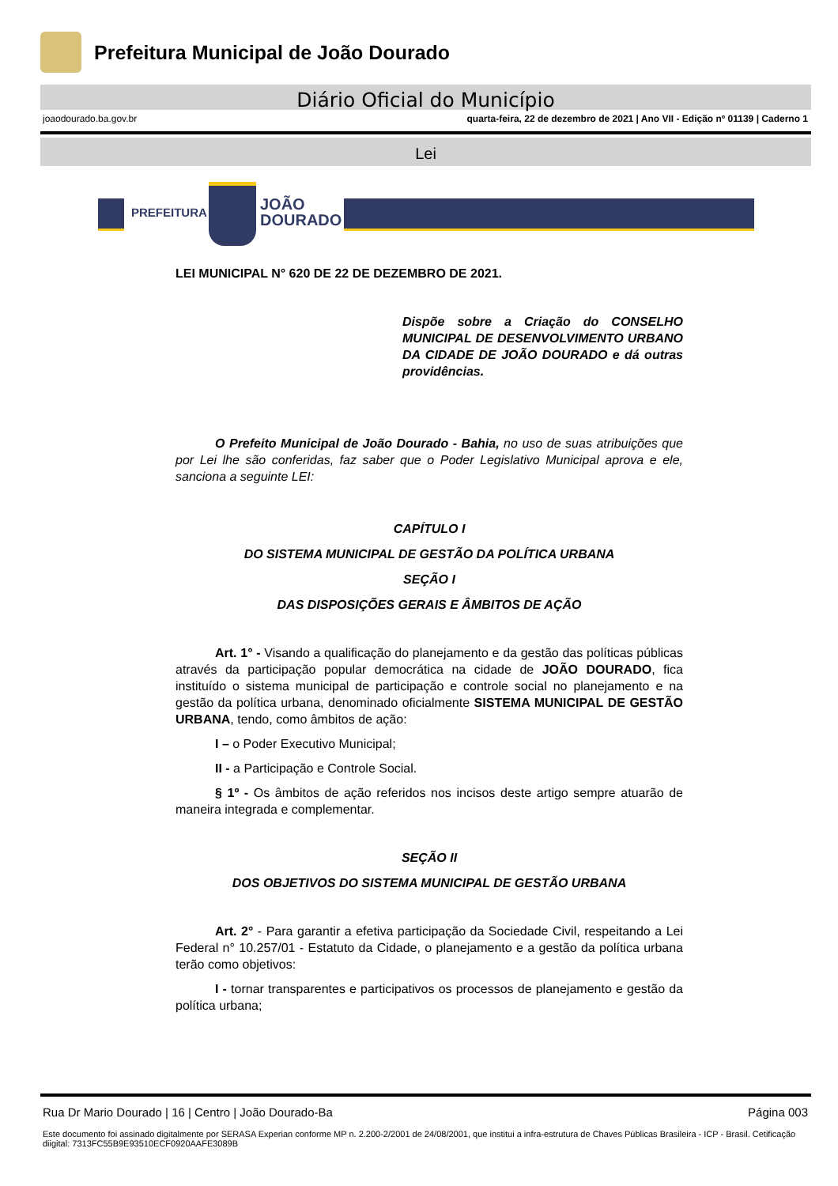Prefeitura Municipal de João Dourado
Diário Oficial do Município
joaodourado.ba.gov.br quarta-feira, 22 de dezembro de 2021 | Ano VII - Edição nº 01139 | Caderno 1
Lei
PREFEITURA
JOÃO
DOURADO
LEI MUNICIPAL N° 620 DE 22 DE DEZEMBRO DE 2021.
Dispõe sobre a Criação do CONSELHO MUNICIPAL DE DESENVOLVIMENTO URBANO DA CIDADE DE JOÃO DOURADO e dá outras providências.
O Prefeito Municipal de João Dourado - Bahia, no uso de suas atribuições que por Lei lhe são conferidas, faz saber que o Poder Legislativo Municipal aprova e ele, sanciona a seguinte LEI:
CAPÍTULO I
DO SISTEMA MUNICIPAL DE GESTÃO DA POLÍTICA URBANA
SEÇÃO I
DAS DISPOSIÇÕES GERAIS E ÂMBITOS DE AÇÃO
Art. 1° - Visando a qualificação do planejamento e da gestão das políticas públicas através da participação popular democrática na cidade de JOÃO DOURADO, fica instituído o sistema municipal de participação e controle social no planejamento e na gestão da política urbana, denominado oficialmente SISTEMA MUNICIPAL DE GESTÃO URBANA, tendo, como âmbitos de ação:
I – o Poder Executivo Municipal;
II - a Participação e Controle Social.
§ 1º - Os âmbitos de ação referidos nos incisos deste artigo sempre atuarão de maneira integrada e complementar.
SEÇÃO II
DOS OBJETIVOS DO SISTEMA MUNICIPAL DE GESTÃO URBANA
Art. 2° - Para garantir a efetiva participação da Sociedade Civil, respeitando a Lei Federal n° 10.257/01 - Estatuto da Cidade, o planejamento e a gestão da política urbana terão como objetivos:
I - tornar transparentes e participativos os processos de planejamento e gestão da política urbana;
Rua Dr Mario Dourado | 16 | Centro | João Dourado-Ba Página 003
Este documento foi assinado digitalmente por SERASA Experian conforme MP n. 2.200-2/2001 de 24/08/2001, que institui a infra-estrutura de Chaves Públicas Brasileira - ICP - Brasil. Cetificação diigital: 7313FC55B9E93510ECF0920AAFE3089B